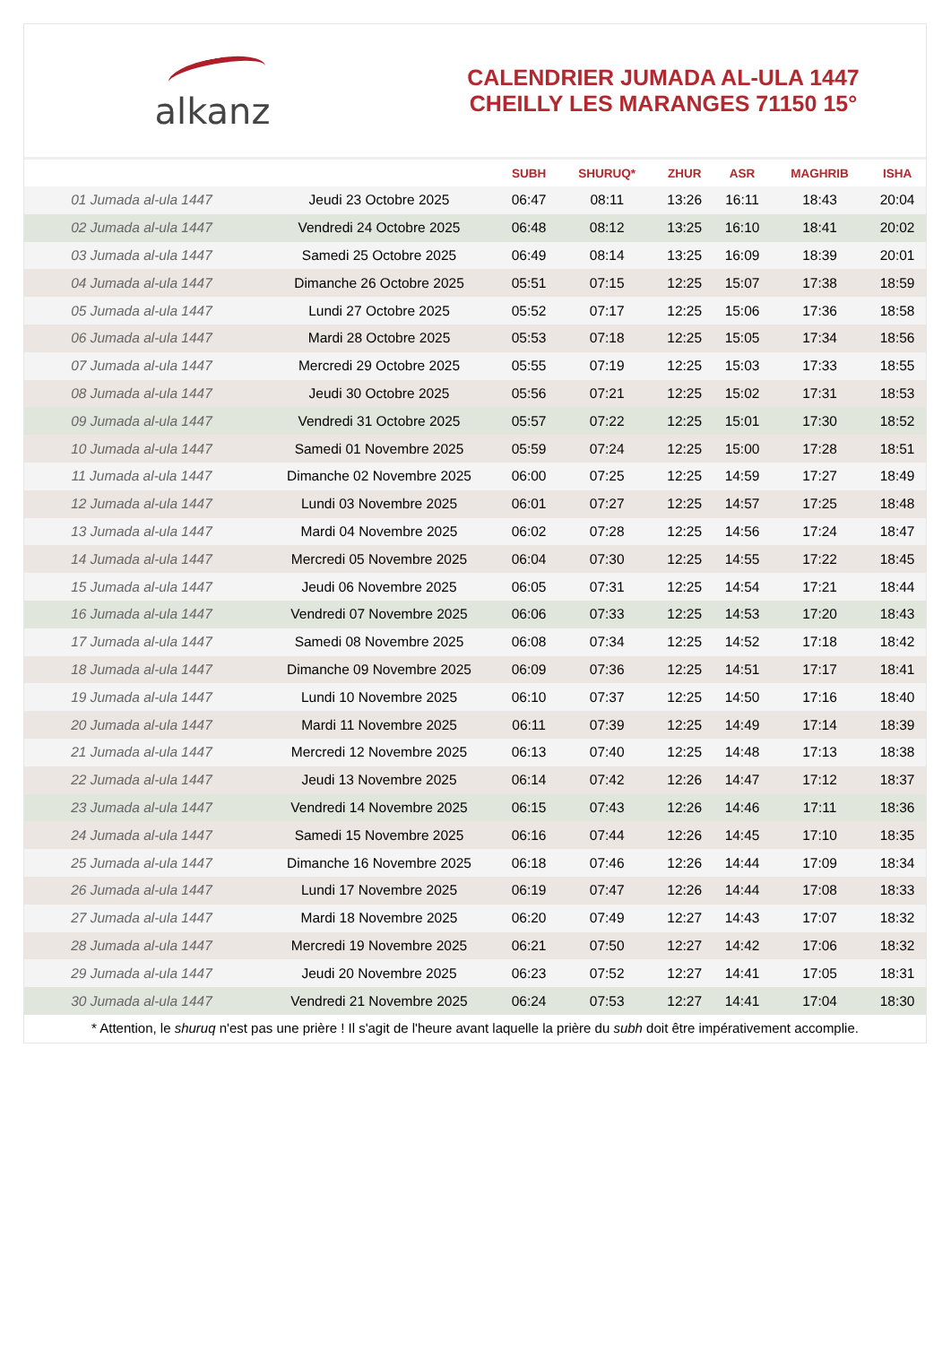alkanz
CALENDRIER JUMADA AL-ULA 1447
CHEILLY LES MARANGES 71150 15°
| | | SUBH | SHURUQ* | ZHUR | ASR | MAGHRIB | ISHA |
| --- | --- | --- | --- | --- | --- | --- | --- |
| 01 Jumada al-ula 1447 | Jeudi 23 Octobre 2025 | 06:47 | 08:11 | 13:26 | 16:11 | 18:43 | 20:04 |
| 02 Jumada al-ula 1447 | Vendredi 24 Octobre 2025 | 06:48 | 08:12 | 13:25 | 16:10 | 18:41 | 20:02 |
| 03 Jumada al-ula 1447 | Samedi 25 Octobre 2025 | 06:49 | 08:14 | 13:25 | 16:09 | 18:39 | 20:01 |
| 04 Jumada al-ula 1447 | Dimanche 26 Octobre 2025 | 05:51 | 07:15 | 12:25 | 15:07 | 17:38 | 18:59 |
| 05 Jumada al-ula 1447 | Lundi 27 Octobre 2025 | 05:52 | 07:17 | 12:25 | 15:06 | 17:36 | 18:58 |
| 06 Jumada al-ula 1447 | Mardi 28 Octobre 2025 | 05:53 | 07:18 | 12:25 | 15:05 | 17:34 | 18:56 |
| 07 Jumada al-ula 1447 | Mercredi 29 Octobre 2025 | 05:55 | 07:19 | 12:25 | 15:03 | 17:33 | 18:55 |
| 08 Jumada al-ula 1447 | Jeudi 30 Octobre 2025 | 05:56 | 07:21 | 12:25 | 15:02 | 17:31 | 18:53 |
| 09 Jumada al-ula 1447 | Vendredi 31 Octobre 2025 | 05:57 | 07:22 | 12:25 | 15:01 | 17:30 | 18:52 |
| 10 Jumada al-ula 1447 | Samedi 01 Novembre 2025 | 05:59 | 07:24 | 12:25 | 15:00 | 17:28 | 18:51 |
| 11 Jumada al-ula 1447 | Dimanche 02 Novembre 2025 | 06:00 | 07:25 | 12:25 | 14:59 | 17:27 | 18:49 |
| 12 Jumada al-ula 1447 | Lundi 03 Novembre 2025 | 06:01 | 07:27 | 12:25 | 14:57 | 17:25 | 18:48 |
| 13 Jumada al-ula 1447 | Mardi 04 Novembre 2025 | 06:02 | 07:28 | 12:25 | 14:56 | 17:24 | 18:47 |
| 14 Jumada al-ula 1447 | Mercredi 05 Novembre 2025 | 06:04 | 07:30 | 12:25 | 14:55 | 17:22 | 18:45 |
| 15 Jumada al-ula 1447 | Jeudi 06 Novembre 2025 | 06:05 | 07:31 | 12:25 | 14:54 | 17:21 | 18:44 |
| 16 Jumada al-ula 1447 | Vendredi 07 Novembre 2025 | 06:06 | 07:33 | 12:25 | 14:53 | 17:20 | 18:43 |
| 17 Jumada al-ula 1447 | Samedi 08 Novembre 2025 | 06:08 | 07:34 | 12:25 | 14:52 | 17:18 | 18:42 |
| 18 Jumada al-ula 1447 | Dimanche 09 Novembre 2025 | 06:09 | 07:36 | 12:25 | 14:51 | 17:17 | 18:41 |
| 19 Jumada al-ula 1447 | Lundi 10 Novembre 2025 | 06:10 | 07:37 | 12:25 | 14:50 | 17:16 | 18:40 |
| 20 Jumada al-ula 1447 | Mardi 11 Novembre 2025 | 06:11 | 07:39 | 12:25 | 14:49 | 17:14 | 18:39 |
| 21 Jumada al-ula 1447 | Mercredi 12 Novembre 2025 | 06:13 | 07:40 | 12:25 | 14:48 | 17:13 | 18:38 |
| 22 Jumada al-ula 1447 | Jeudi 13 Novembre 2025 | 06:14 | 07:42 | 12:26 | 14:47 | 17:12 | 18:37 |
| 23 Jumada al-ula 1447 | Vendredi 14 Novembre 2025 | 06:15 | 07:43 | 12:26 | 14:46 | 17:11 | 18:36 |
| 24 Jumada al-ula 1447 | Samedi 15 Novembre 2025 | 06:16 | 07:44 | 12:26 | 14:45 | 17:10 | 18:35 |
| 25 Jumada al-ula 1447 | Dimanche 16 Novembre 2025 | 06:18 | 07:46 | 12:26 | 14:44 | 17:09 | 18:34 |
| 26 Jumada al-ula 1447 | Lundi 17 Novembre 2025 | 06:19 | 07:47 | 12:26 | 14:44 | 17:08 | 18:33 |
| 27 Jumada al-ula 1447 | Mardi 18 Novembre 2025 | 06:20 | 07:49 | 12:27 | 14:43 | 17:07 | 18:32 |
| 28 Jumada al-ula 1447 | Mercredi 19 Novembre 2025 | 06:21 | 07:50 | 12:27 | 14:42 | 17:06 | 18:32 |
| 29 Jumada al-ula 1447 | Jeudi 20 Novembre 2025 | 06:23 | 07:52 | 12:27 | 14:41 | 17:05 | 18:31 |
| 30 Jumada al-ula 1447 | Vendredi 21 Novembre 2025 | 06:24 | 07:53 | 12:27 | 14:41 | 17:04 | 18:30 |
* Attention, le shuruq n'est pas une prière ! Il s'agit de l'heure avant laquelle la prière du subh doit être impérativement accomplie.